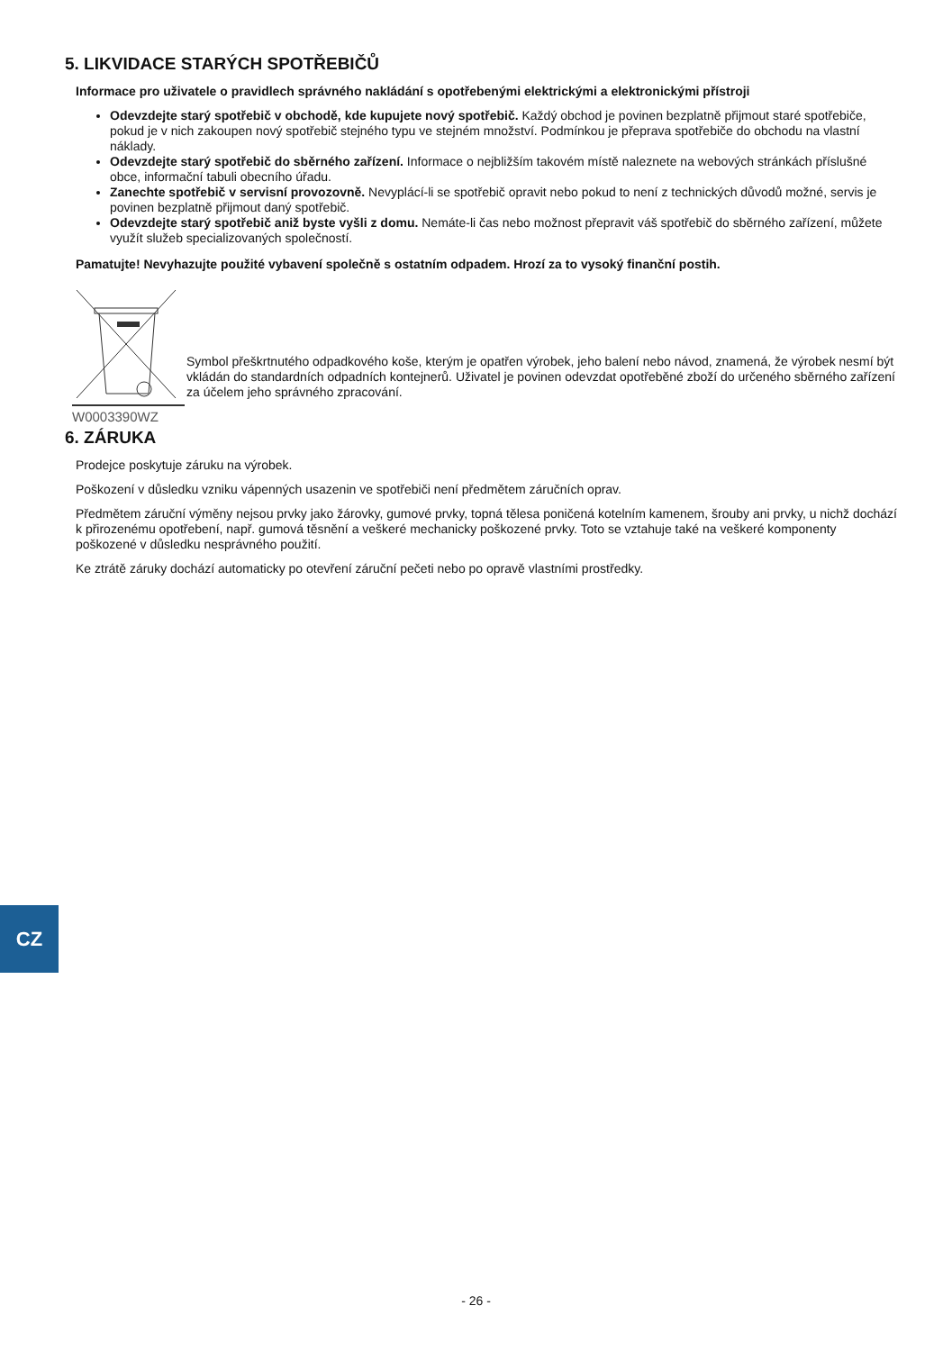5. LIKVIDACE STARÝCH SPOTŘEBIČŮ
Informace pro uživatele o pravidlech správného nakládání s opotřebenými elektrickými a elektronickými přístroji
Odevzdejte starý spotřebič v obchodě, kde kupujete nový spotřebič. Každý obchod je povinen bezplatně přijmout staré spotřebiče, pokud je v nich zakoupen nový spotřebič stejného typu ve stejném množství. Podmínkou je přeprava spotřebiče do obchodu na vlastní náklady.
Odevzdejte starý spotřebič do sběrného zařízení. Informace o nejbližším takovém místě naleznete na webových stránkách příslušné obce, informační tabuli obecního úřadu.
Zanechte spotřebič v servisní provozovně. Nevyplácí-li se spotřebič opravit nebo pokud to není z technických důvodů možné, servis je povinen bezplatně přijmout daný spotřebič.
Odevzdejte starý spotřebič aniž byste vyšli z domu. Nemáte-li čas nebo možnost přepravit váš spotřebič do sběrného zařízení, můžete využít služeb specializovaných společností.
Pamatujte! Nevyhazujte použité vybavení společně s ostatním odpadem. Hrozí za to vysoký finanční postih.
Symbol přeškrtnutého odpadkového koše, kterým je opatřen výrobek, jeho balení nebo návod, znamená, že výrobek nesmí být vkládán do standardních odpadních kontejnerů. Uživatel je povinen odevzdat opotřeběné zboží do určeného sběrného zařízení za účelem jeho správného zpracování.
W0003390WZ
6. ZÁRUKA
Prodejce poskytuje záruku na výrobek.
Poškození v důsledku vzniku vápenných usazenin ve spotřebiči není předmětem záručních oprav.
Předmětem záruční výměny nejsou prvky jako žárovky, gumové prvky, topná tělesa poničená kotelním kamenem, šrouby ani prvky, u nichž dochází k přirozenému opotřebení, např. gumová těsnění a veškeré mechanicky poškozené prvky. Toto se vztahuje také na veškeré komponenty poškozené v důsledku nesprávného použití.
Ke ztrátě záruky dochází automaticky po otevření záruční pečeti nebo po opravě vlastními prostředky.
CZ
- 26 -